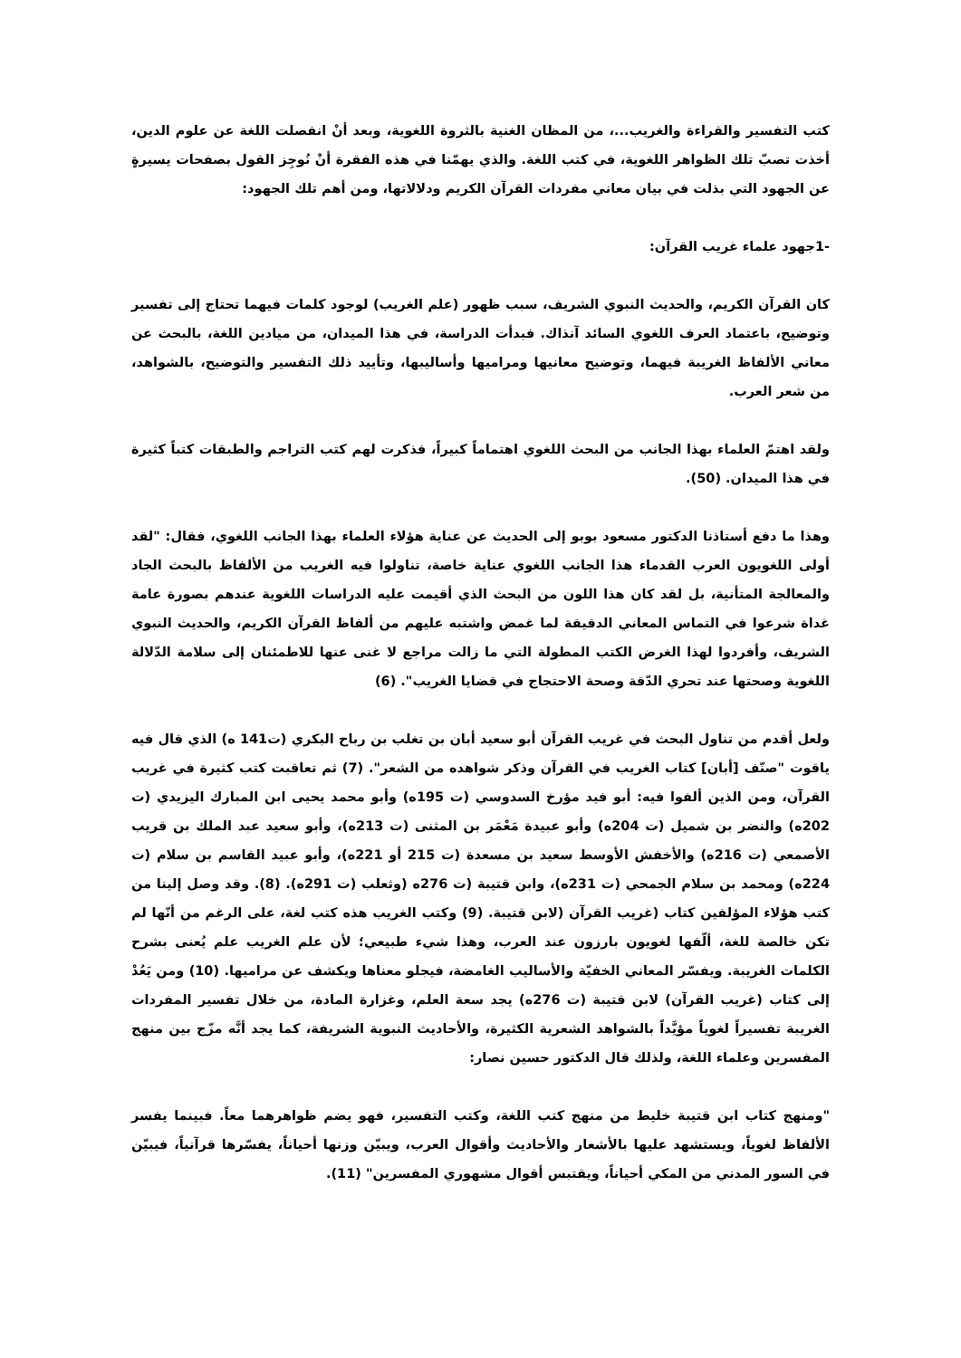كتب التفسير والقراءة والغريب...، من المظان الغنية بالثروة اللغوية، وبعد أنْ انفصلت اللغة عن علوم الدين، أخذت تصبّ تلك الظواهر اللغوية، في كتب اللغة. والذي يهمّنا في هذه الفقرة أنْ نُوجِز القول بصفحات يسيرةٍ عن الجهود التي بذلت في بيان معاني مفردات القرآن الكريم ودلالاتها، ومن أهم تلك الجهود:
-1جهود علماء غريب القرآن:
كان القرآن الكريم، والحديث النبوي الشريف، سبب ظهور (علم الغريب) لوجود كلمات فيهما تحتاج إلى تفسير وتوضيح، باعتماد العرف اللغوي السائد آنذاك. فبدأت الدراسة، في هذا الميدان، من ميادين اللغة، بالبحث عن معاني الألفاظ الغريبة فيهما، وتوضيح معانيها ومراميها وأساليبها، وتأييد ذلك التفسير والتوضيح، بالشواهد، من شعر العرب.
ولقد اهتمّ العلماء بهذا الجانب من البحث اللغوي اهتماماً كبيراً، فذكرت لهم كتب التراجم والطبقات كتباً كثيرة في هذا الميدان. (50).
وهذا ما دفع أستاذنا الدكتور مسعود بوبو إلى الحديث عن عناية هؤلاء العلماء بهذا الجانب اللغوي، فقال: "لقد أولى اللغويون العرب القدماء هذا الجانب اللغوي عناية خاصة، تناولوا فيه الغريب من الألفاظ بالبحث الجاد والمعالجة المتأنية، بل لقد كان هذا اللون من البحث الذي أقيمت عليه الدراسات اللغوية عندهم بصورة عامة غداة شرعوا في التماس المعاني الدقيقة لما غمض واشتبه عليهم من ألفاظ القرآن الكريم، والحديث النبوي الشريف، وأفردوا لهذا الغرض الكتب المطولة التي ما زالت مراجع لا غنى عنها للاطمئنان إلى سلامة الدّلالة اللغوية وصحتها عند تحري الدّقة وصحة الاحتجاج في قضايا الغريب". (6)
ولعل أقدم من تناول البحث في غريب القرآن أبو سعيد أبان بن تغلب بن رباح البكري (ت141 ه) الذي قال فيه ياقوت "صنّف [أبان] كتاب الغريب في القرآن وذكر شواهده من الشعر". (7) ثم تعاقبت كتب كثيرة في غريب القرآن، ومن الذين ألفوا فيه: أبو فيد مؤرخ السدوسي (ت 195ه) وأبو محمد يحيى ابن المبارك اليزيدي (ت 202ه) والنضر بن شميل (ت 204ه) وأبو عبيدة مَعْمَر بن المثنى (ت 213ه)، وأبو سعيد عبد الملك بن قريب الأصمعي (ت 216ه) والأخفش الأوسط سعيد بن مسعدة (ت 215 أو 221ه)، وأبو عبيد القاسم بن سلام (ت 224ه) ومحمد بن سلام الجمحي (ت 231ه)، وابن قتيبة (ت 276ه (وثعلب (ت 291ه). (8). وقد وصل إلينا من كتب هؤلاء المؤلفين كتاب (غريب القرآن (لابن قتيبة. (9) وكتب الغريب هذه كتب لغة، على الرغم من أنّها لم تكن خالصة للغة، ألّفها لغويون بارزون عند العرب، وهذا شيء طبيعي؛ لأن علم الغريب علم يُعنى بشرح الكلمات الغريبة. ويفسّر المعاني الخفيّة والأساليب الغامضة، فيجلو معناها ويكشف عن مراميها. (10) ومن يَعُدْ إلى كتاب (غريب القرآن) لابن قتيبة (ت 276ه) يجد سعة العلم، وغزارة المادة، من خلال تفسير المفردات الغريبة تفسيراً لغوياً مؤيَّداً بالشواهد الشعرية الكثيرة، والأحاديث النبوية الشريفة، كما يجد أنَّه مزّج بين منهج المفسرين وعلماء اللغة، ولذلك قال الدكتور حسين نصار:
"ومنهج كتاب ابن قتيبة خليط من منهج كتب اللغة، وكتب التفسير، فهو يضم ظواهرهما معاً. فبينما يفسر الألفاظ لغوياً، ويستشهد عليها بالأشعار والأحاديث وأقوال العرب، ويبيّن وزنها أحياناً، يفسّرها قرآنياً، فيبيّن في السور المدني من المكي أحياناً، ويقتبس أقوال مشهوري المفسرين" (11).